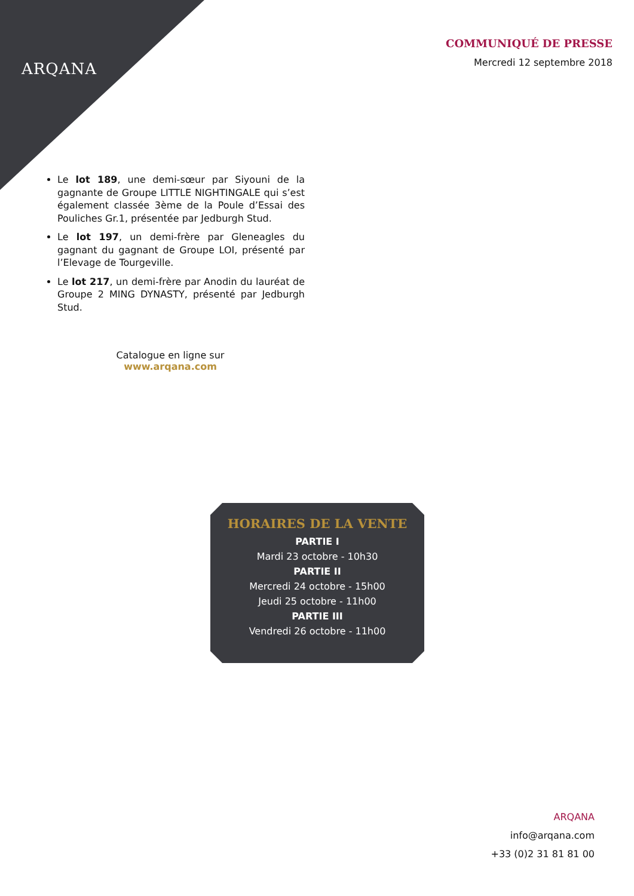ARQANA
COMMUNIQUÉ DE PRESSE
Mercredi 12 septembre 2018
Le lot 189, une demi-sœur par Siyouni de la gagnante de Groupe LITTLE NIGHTINGALE qui s’est également classée 3ème de la Poule d’Essai des Pouliches Gr.1, présentée par Jedburgh Stud.
Le lot 197, un demi-frère par Gleneagles du gagnant du gagnant de Groupe LOI, présenté par l’Elevage de Tourgeville.
Le lot 217, un demi-frère par Anodin du lauréat de Groupe 2 MING DYNASTY, présenté par Jedburgh Stud.
Catalogue en ligne sur
www.arqana.com
HORAIRES DE LA VENTE
PARTIE I
Mardi 23 octobre - 10h30
PARTIE II
Mercredi 24 octobre - 15h00
Jeudi 25 octobre - 11h00
PARTIE III
Vendredi 26 octobre - 11h00
ARQANA
info@arqana.com
+33 (0)2 31 81 81 00